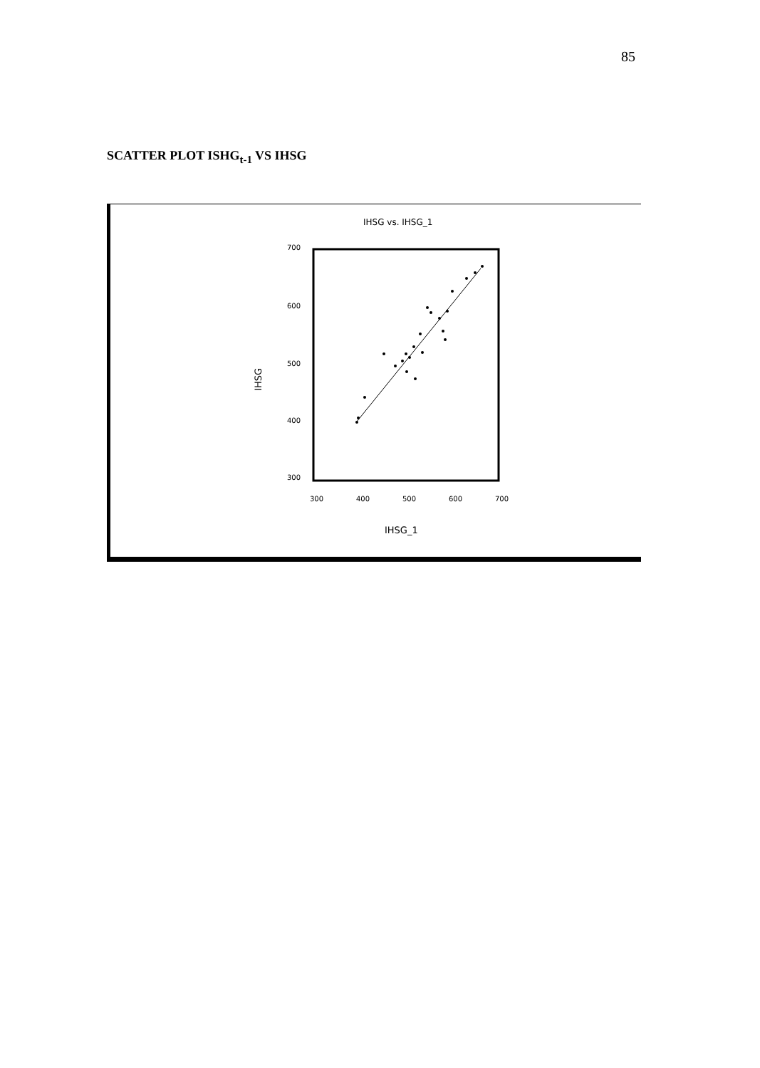85
SCATTER PLOT ISHG<sub>t-1</sub> VS IHSG
IHSG vs. IHSG_1
700
600
500
400
300
IHSG
300 400 500 600 700
IHSG_1